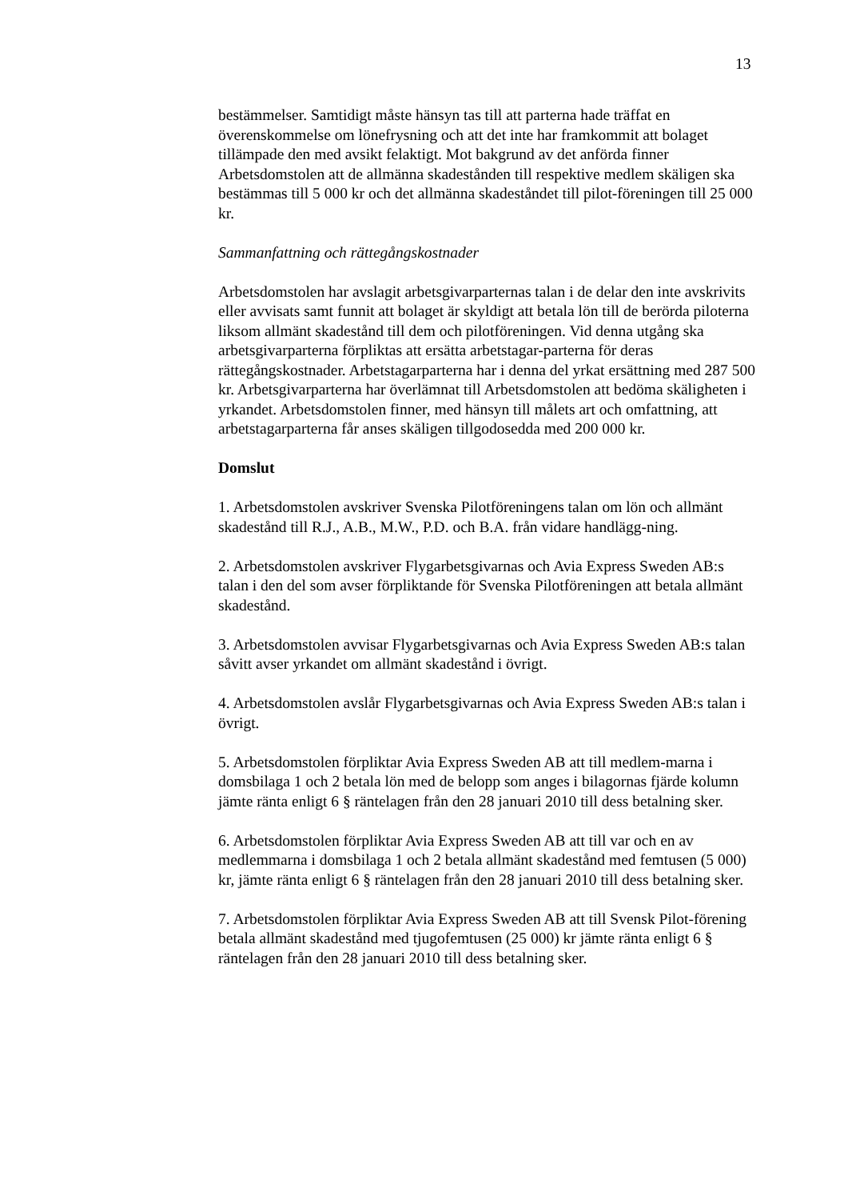13
bestämmelser. Samtidigt måste hänsyn tas till att parterna hade träffat en överenskommelse om lönefrysning och att det inte har framkommit att bolaget tillämpade den med avsikt felaktigt. Mot bakgrund av det anförda finner Arbetsdomstolen att de allmänna skadestånden till respektive medlem skäligen ska bestämmas till 5 000 kr och det allmänna skadeståndet till pilot-föreningen till 25 000 kr.
Sammanfattning och rättegångskostnader
Arbetsdomstolen har avslagit arbetsgivarparternas talan i de delar den inte avskrivits eller avvisats samt funnit att bolaget är skyldigt att betala lön till de berörda piloterna liksom allmänt skadestånd till dem och pilotföreningen. Vid denna utgång ska arbetsgivarparterna förpliktas att ersätta arbetstagar-parterna för deras rättegångskostnader. Arbetstagarparterna har i denna del yrkat ersättning med 287 500 kr. Arbetsgivarparterna har överlämnat till Arbetsdomstolen att bedöma skäligheten i yrkandet. Arbetsdomstolen finner, med hänsyn till målets art och omfattning, att arbetstagarparterna får anses skäligen tillgodosedda med 200 000 kr.
Domslut
1. Arbetsdomstolen avskriver Svenska Pilotföreningens talan om lön och allmänt skadestånd till R.J., A.B., M.W., P.D. och B.A. från vidare handlägg-ning.
2. Arbetsdomstolen avskriver Flygarbetsgivarnas och Avia Express Sweden AB:s talan i den del som avser förpliktande för Svenska Pilotföreningen att betala allmänt skadestånd.
3. Arbetsdomstolen avvisar Flygarbetsgivarnas och Avia Express Sweden AB:s talan såvitt avser yrkandet om allmänt skadestånd i övrigt.
4. Arbetsdomstolen avslår Flygarbetsgivarnas och Avia Express Sweden AB:s talan i övrigt.
5. Arbetsdomstolen förpliktar Avia Express Sweden AB att till medlem-marna i domsbilaga 1 och 2 betala lön med de belopp som anges i bilagornas fjärde kolumn jämte ränta enligt 6 § räntelagen från den 28 januari 2010 till dess betalning sker.
6. Arbetsdomstolen förpliktar Avia Express Sweden AB att till var och en av medlemmarna i domsbilaga 1 och 2 betala allmänt skadestånd med femtusen (5 000) kr, jämte ränta enligt 6 § räntelagen från den 28 januari 2010 till dess betalning sker.
7. Arbetsdomstolen förpliktar Avia Express Sweden AB att till Svensk Pilot-förening betala allmänt skadestånd med tjugofemtusen (25 000) kr jämte ränta enligt 6 § räntelagen från den 28 januari 2010 till dess betalning sker.